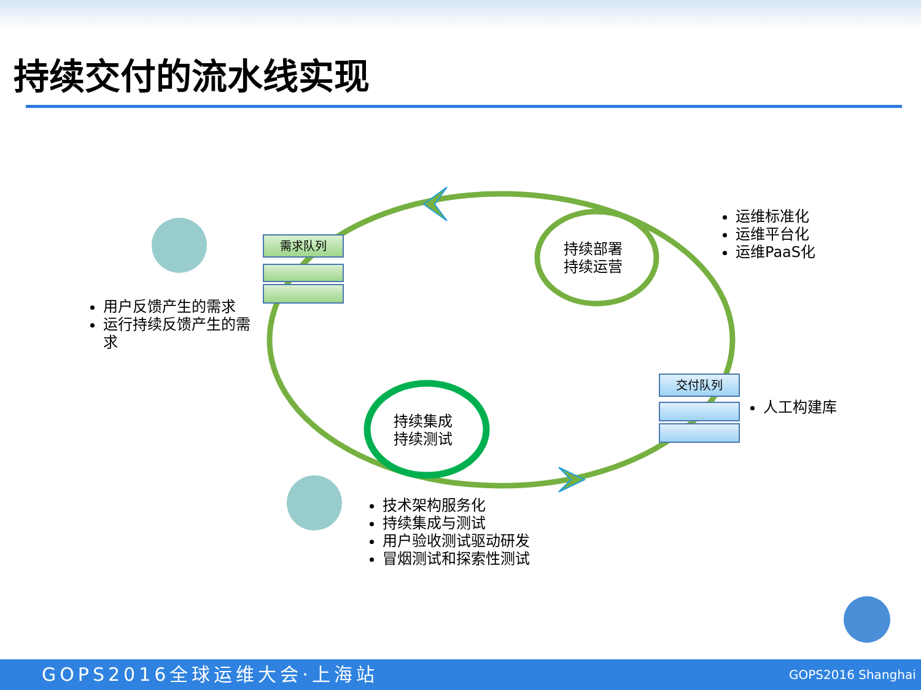持续交付的流水线实现
需求队列
交付队列
持续部署
持续运营
持续集成
持续测试
用户反馈产生的需求
运行持续反馈产生的需求
运维标准化
运维平台化
运维PaaS化
人工构建库
技术架构服务化
持续集成与测试
用户验收测试驱动研发
冒烟测试和探索性测试
GOPS2016全球运维大会·上海站 GOPS2016 Shanghai